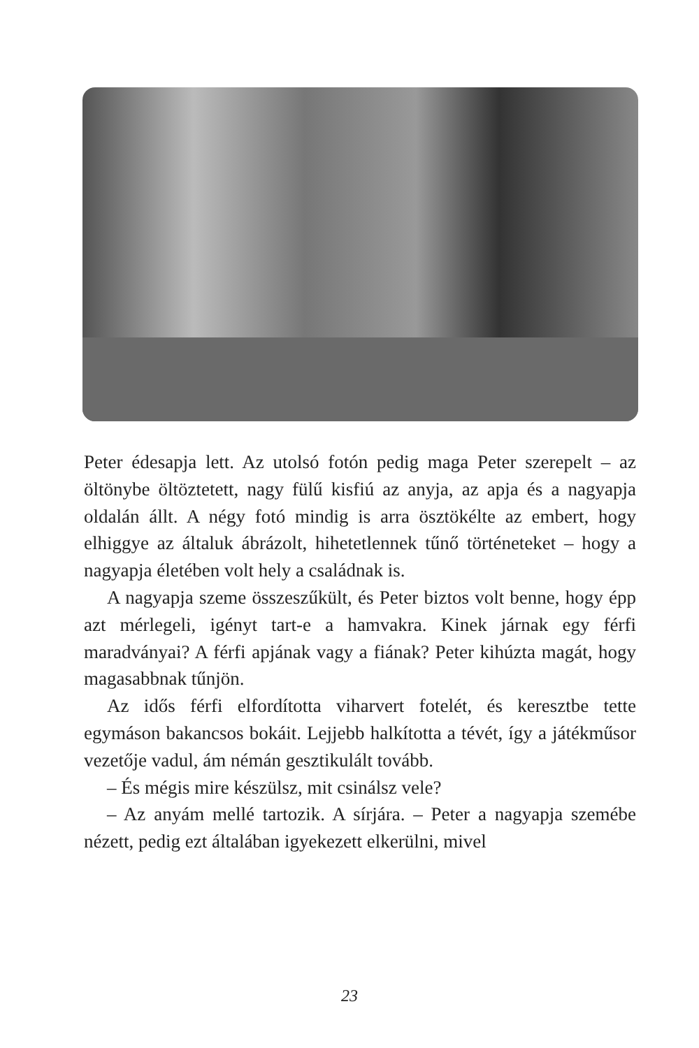Peter édesapja lett. Az utolsó fotón pedig maga Peter szerepelt – az öltönybe öltöztetett, nagy fülű kisfiú az anyja, az apja és a nagyapja oldalán állt. A négy fotó mindig is arra ösztökél­te az embert, hogy elhiggye az általuk ábrázolt, hihetetlennek tűnő történeteket – hogy a nagyapja életében volt hely a csa­ládnak is.
A nagyapja szeme összeszűkült, és Peter biztos volt benne, hogy épp azt mérlegeli, igényt tart-e a hamvakra. Kinek járnak egy férfi maradványai? A férfi apjának vagy a fiának? Peter ki­húzta magát, hogy magasabbnak tűnjön.
Az idős férfi elfordította viharvert fotelét, és keresztbe tette egymáson bakancsos bokáit. Lejjebb halkította a tévét, így a já­tékműsor vezetője vadul, ám némán gesztikulált tovább.
– És mégis mire készülsz, mit csinálsz vele?
– Az anyám mellé tartozik. A sírjára. – Peter a nagyapja sze­mébe nézett, pedig ezt általában igyekezett elkerülni, mivel
23